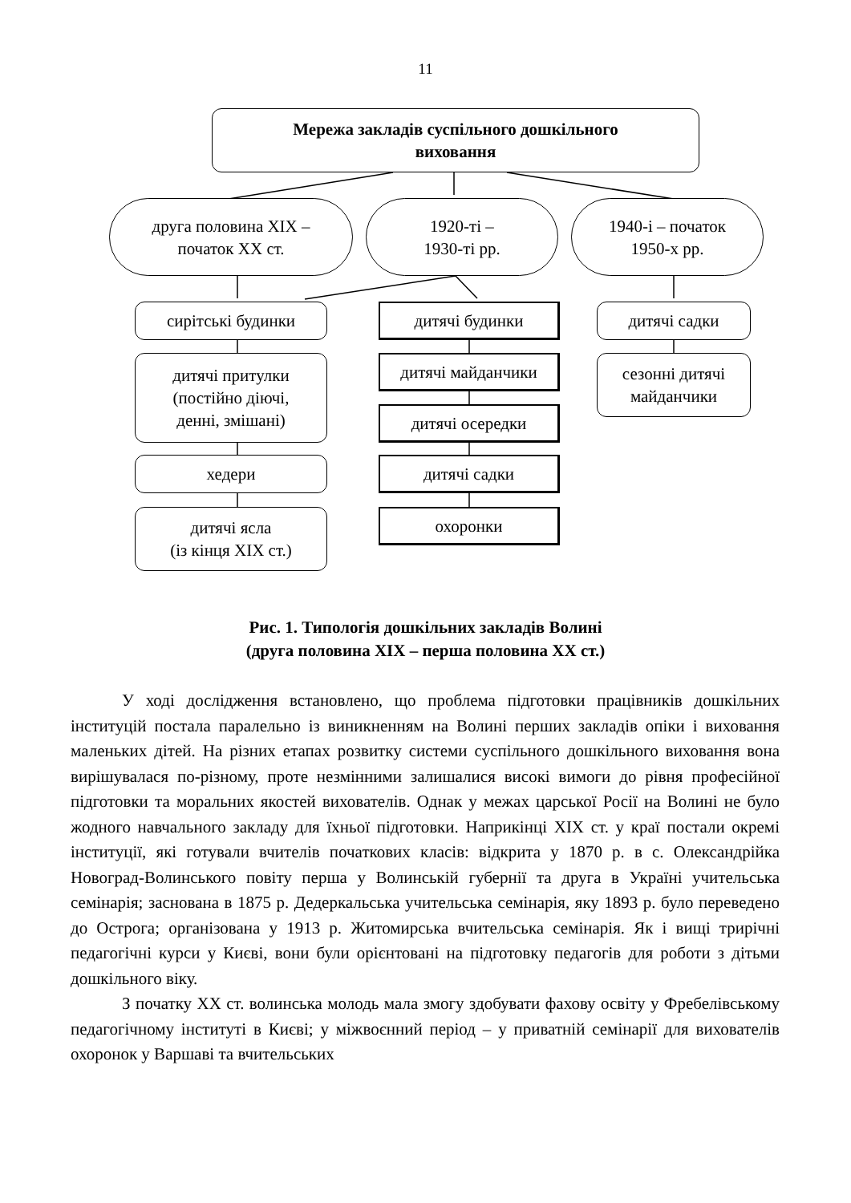11
Мережа закладів суспільного дошкільного
виховання
друга половина ХІХ –
початок ХХ ст.
1920-ті –
1930-ті рр.
1940-і – початок
1950-х рр.
сирітські будинки
дитячі притулки
(постійно діючі,
денні, змішані)
хедери
дитячі ясла
(із кінця ХІХ ст.)
дитячі будинки
дитячі майданчики
дитячі осередки
дитячі садки
охоронки
дитячі садки
сезонні дитячі
майданчики
Рис. 1. Типологія дошкільних закладів Волині
(друга половина ХІХ – перша половина ХХ ст.)
У ході дослідження встановлено, що проблема підготовки працівників дошкільних інституцій постала паралельно із виникненням на Волині перших закладів опіки і виховання маленьких дітей. На різних етапах розвитку системи суспільного дошкільного виховання вона вирішувалася по-різному, проте незмінними залишалися високі вимоги до рівня професійної підготовки та моральних якостей вихователів. Однак у межах царської Росії на Волині не було жодного навчального закладу для їхньої підготовки. Наприкінці ХІХ ст. у краї постали окремі інституції, які готували вчителів початкових класів: відкрита у 1870 р. в с. Олександрійка Новоград-Волинського повіту перша у Волинській губернії та друга в Україні учительська семінарія; заснована в 1875 р. Дедеркальська учительська семінарія, яку 1893 р. було переведено до Острога; організована у 1913 р. Житомирська вчительська семінарія. Як і вищі трирічні педагогічні курси у Києві, вони були орієнтовані на підготовку педагогів для роботи з дітьми дошкільного віку.
З початку ХХ ст. волинська молодь мала змогу здобувати фахову освіту у Фребелівському педагогічному інституті в Києві; у міжвоєнний період – у приватній семінарії для вихователів охоронок у Варшаві та вчительських